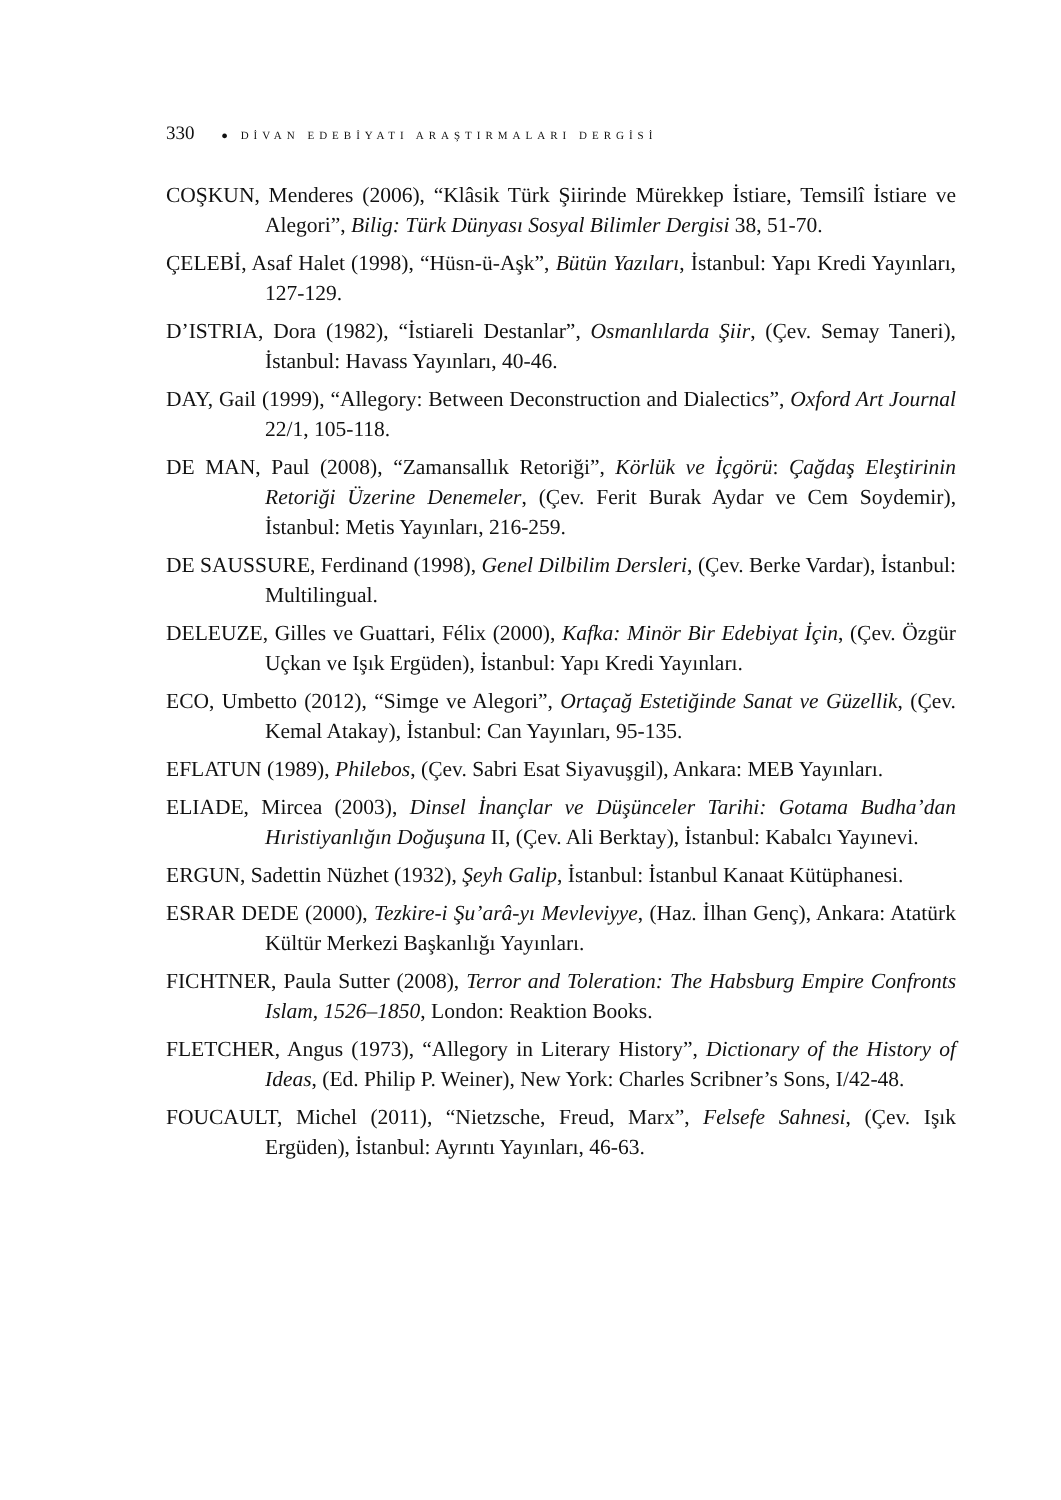330 ● DİVAN EDEBİYATI ARAŞTIRMALARI DERGİSİ
COŞKUN, Menderes (2006), “Klâsik Türk Şiirinde Mürekkep İstiare, Temsilî İstiare ve Alegori”, Bilig: Türk Dünyası Sosyal Bilimler Dergisi 38, 51-70.
ÇELEBİ, Asaf Halet (1998), “Hüsn-ü-Aşk”, Bütün Yazıları, İstanbul: Yapı Kredi Yayınları, 127-129.
D’ISTRIA, Dora (1982), “İstiareli Destanlar”, Osmanlılarda Şiir, (Çev. Semay Taneri), İstanbul: Havass Yayınları, 40-46.
DAY, Gail (1999), “Allegory: Between Deconstruction and Dialectics”, Oxford Art Journal 22/1, 105-118.
DE MAN, Paul (2008), “Zamansallık Retoriği”, Körlük ve İçgörü: Çağdaş Eleştirinin Retoriği Üzerine Denemeler, (Çev. Ferit Burak Aydar ve Cem Soydemir), İstanbul: Metis Yayınları, 216-259.
DE SAUSSURE, Ferdinand (1998), Genel Dilbilim Dersleri, (Çev. Berke Vardar), İstanbul: Multilingual.
DELEUZE, Gilles ve Guattari, Félix (2000), Kafka: Minör Bir Edebiyat İçin, (Çev. Özgür Uçkan ve Işık Ergüden), İstanbul: Yapı Kredi Yayınları.
ECO, Umbetto (2012), “Simge ve Alegori”, Ortaçağ Estetiğinde Sanat ve Güzellik, (Çev. Kemal Atakay), İstanbul: Can Yayınları, 95-135.
EFLATUN (1989), Philebos, (Çev. Sabri Esat Siyavuşgil), Ankara: MEB Yayınları.
ELIADE, Mircea (2003), Dinsel İnançlar ve Düşünceler Tarihi: Gotama Budha’dan Hıristiyanlığın Doğuşuna II, (Çev. Ali Berktay), İstanbul: Kabalcı Yayınevi.
ERGUN, Sadettin Nüzhet (1932), Şeyh Galip, İstanbul: İstanbul Kanaat Kütüphanesi.
ESRAR DEDE (2000), Tezkire-i Şu’arâ-yı Mevleviyye, (Haz. İlhan Genç), Ankara: Atatürk Kültür Merkezi Başkanlığı Yayınları.
FICHTNER, Paula Sutter (2008), Terror and Toleration: The Habsburg Empire Confronts Islam, 1526–1850, London: Reaktion Books.
FLETCHER, Angus (1973), “Allegory in Literary History”, Dictionary of the History of Ideas, (Ed. Philip P. Weiner), New York: Charles Scribner’s Sons, I/42-48.
FOUCAULT, Michel (2011), “Nietzsche, Freud, Marx”, Felsefe Sahnesi, (Çev. Işık Ergüden), İstanbul: Ayrıntı Yayınları, 46-63.